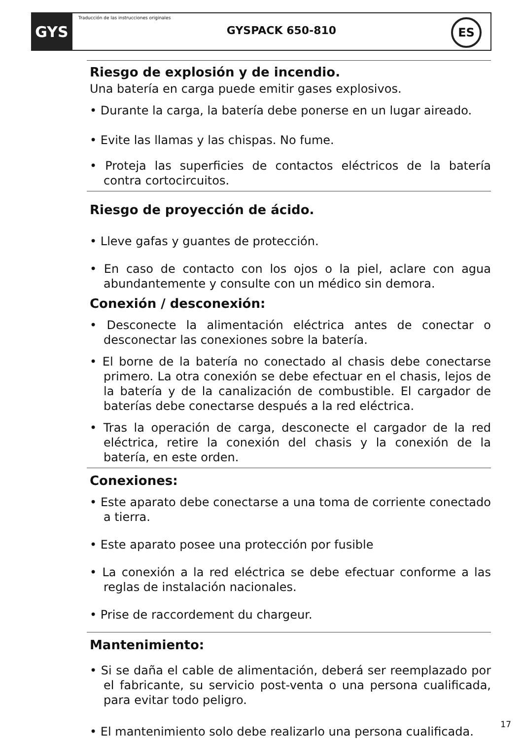GYS
Traducción de las instrucciones originales
GYSPACK 650-810 ES
Riesgo de explosión y de incendio.
Una batería en carga puede emitir gases explosivos.
• Durante la carga, la batería debe ponerse en un lugar aireado.
• Evite las llamas y las chispas. No fume.
• Proteja las superficies de contactos eléctricos de la batería contra cortocircuitos.
Riesgo de proyección de ácido.
• Lleve gafas y guantes de protección.
• En caso de contacto con los ojos o la piel, aclare con agua abundantemente y consulte con un médico sin demora.
Conexión / desconexión:
• Desconecte la alimentación eléctrica antes de conectar o desconectar las conexiones sobre la batería.
• El borne de la batería no conectado al chasis debe conectarse primero. La otra conexión se debe efectuar en el chasis, lejos de la batería y de la canalización de combustible. El cargador de baterías debe conectarse después a la red eléctrica.
• Tras la operación de carga, desconecte el cargador de la red eléctrica, retire la conexión del chasis y la conexión de la batería, en este orden.
Conexiones:
• Este aparato debe conectarse a una toma de corriente conectado a tierra.
• Este aparato posee una protección por fusible
• La conexión a la red eléctrica se debe efectuar conforme a las reglas de instalación nacionales.
• Prise de raccordement du chargeur.
Mantenimiento:
• Si se daña el cable de alimentación, deberá ser reemplazado por el fabricante, su servicio post-venta o una persona cualificada, para evitar todo peligro.
• El mantenimiento solo debe realizarlo una persona cualificada.
17